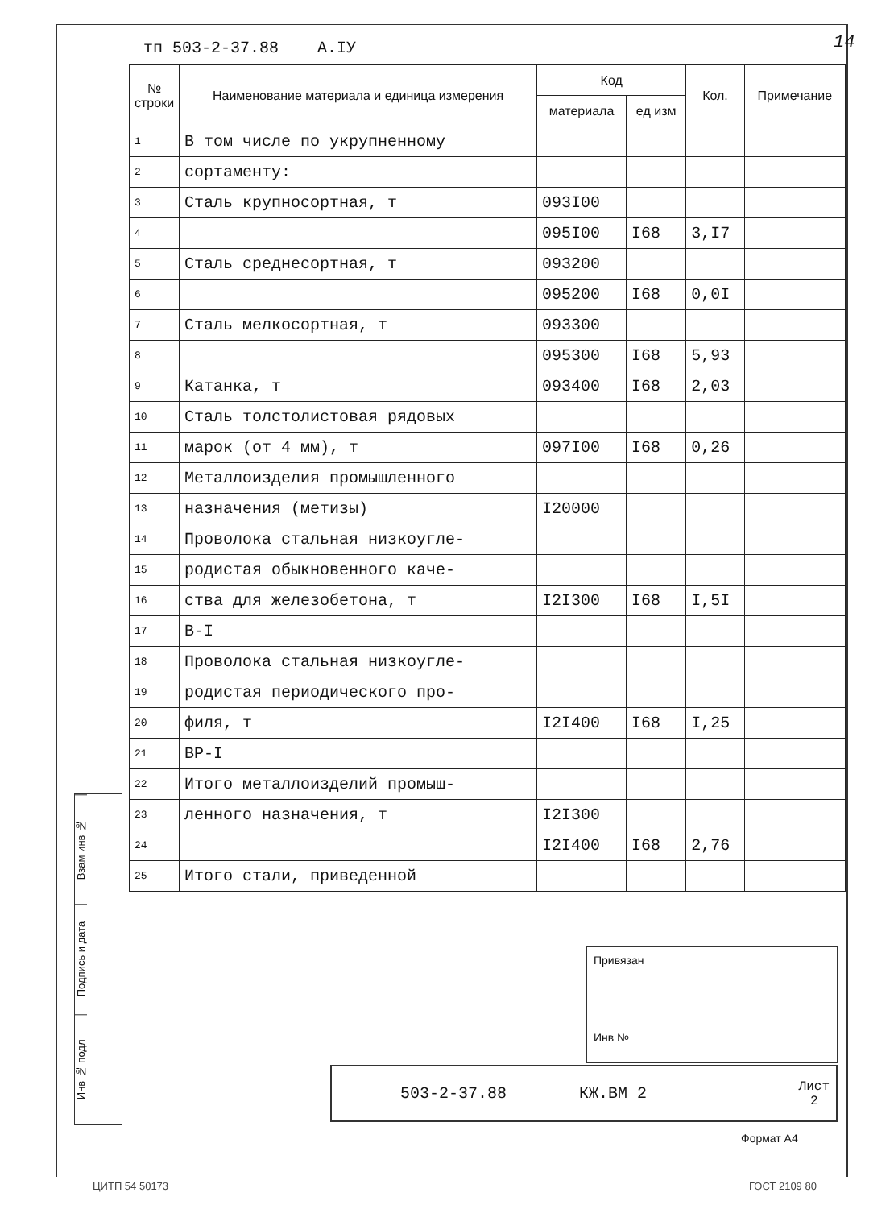тп 503-2-37.88 А.IУ 14
| № строки | Наименование материала и единица измерения | Код | | Кол. | Примечание |
| --- | --- | --- | --- | --- | --- |
| | | материала | ед изм | | |
| 1 | В том числе по укрупненному | | | | |
| 2 | сортаменту: | | | | |
| 3 | Сталь крупносортная, т | 093I00 | | | |
| 4 | | 095I00 | I68 | 3,I7 | |
| 5 | Сталь среднесортная, т | 093200 | | | |
| 6 | | 095200 | I68 | 0,0I | |
| 7 | Сталь мелкосортная, т | 093300 | | | |
| 8 | | 095300 | I68 | 5,93 | |
| 9 | Катанка, т | 093400 | I68 | 2,03 | |
| 10 | Сталь толстолистовая рядовых | | | | |
| 11 | марок (от 4 мм), т | 097I00 | I68 | 0,26 | |
| 12 | Металлоизделия промышленного | | | | |
| 13 | назначения (метизы) | I20000 | | | |
| 14 | Проволока стальная низкоугле- | | | | |
| 15 | родистая обыкновенного каче- | | | | |
| 16 | ства для железобетона, т | I2I300 | I68 | I,5I | |
| 17 | В-I | | | | |
| 18 | Проволока стальная низкоугле- | | | | |
| 19 | родистая периодического про- | | | | |
| 20 | филя, т | I2I400 | I68 | I,25 | |
| 21 | ВР-I | | | | |
| 22 | Итого металлоизделий промыш- | | | | |
| 23 | ленного назначения, т | I2I300 | | | |
| 24 | | I2I400 | I68 | 2,76 | |
| 25 | Итого стали, приведенной | | | | |
Взам инв №
Подпись и дата
Инв № подл
Привязан
Инв №
503-2-37.88 КЖ.ВМ 2 Лист
2
Формат А4
ЦИТП 54 50173 ГОСТ 2109 80